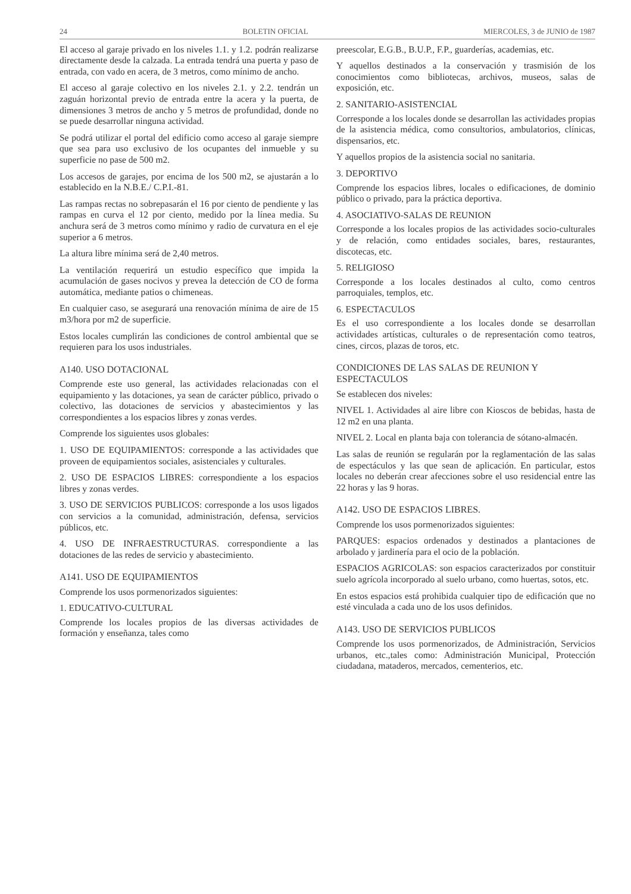24 BOLETIN OFICIAL MIERCOLES, 3 de JUNIO de 1987
El acceso al garaje privado en los niveles 1.1. y 1.2. podrán realizarse directamente desde la calzada. La entrada tendrá una puerta y paso de entrada, con vado en acera, de 3 metros, como mínimo de ancho.
El acceso al garaje colectivo en los niveles 2.1. y 2.2. tendrán un zaguán horizontal previo de entrada entre la acera y la puerta, de dimensiones 3 metros de ancho y 5 metros de profundidad, donde no se puede desarrollar ninguna actividad.
Se podrá utilizar el portal del edificio como acceso al garaje siempre que sea para uso exclusivo de los ocupantes del inmueble y su superficie no pase de 500 m2.
Los accesos de garajes, por encima de los 500 m2, se ajustarán a lo establecido en la N.B.E./ C.P.I.-81.
Las rampas rectas no sobrepasarán el 16 por ciento de pendiente y las rampas en curva el 12 por ciento, medido por la línea media. Su anchura será de 3 metros como mínimo y radio de curvatura en el eje superior a 6 metros.
La altura libre mínima será de 2,40 metros.
La ventilación requerirá un estudio específico que impida la acumulación de gases nocivos y prevea la detección de CO de forma automática, mediante patios o chimeneas.
En cualquier caso, se asegurará una renovación mínima de aire de 15 m3/hora por m2 de superficie.
Estos locales cumplirán las condiciones de control ambiental que se requieren para los usos industriales.
A140. USO DOTACIONAL
Comprende este uso general, las actividades relacionadas con el equipamiento y las dotaciones, ya sean de carácter público, privado o colectivo, las dotaciones de servicios y abastecimientos y las correspondientes a los espacios libres y zonas verdes.
Comprende los siguientes usos globales:
1. USO DE EQUIPAMIENTOS: corresponde a las actividades que proveen de equipamientos sociales, asistenciales y culturales.
2. USO DE ESPACIOS LIBRES: correspondiente a los espacios libres y zonas verdes.
3. USO DE SERVICIOS PUBLICOS: corresponde a los usos ligados con servicios a la comunidad, administración, defensa, servicios públicos, etc.
4. USO DE INFRAESTRUCTURAS. correspondiente a las dotaciones de las redes de servicio y abastecimiento.
A141. USO DE EQUIPAMIENTOS
Comprende los usos pormenorizados siguientes:
1. EDUCATIVO-CULTURAL
Comprende los locales propios de las diversas actividades de formación y enseñanza, tales como
preescolar, E.G.B., B.U.P., F.P., guarderías, academias, etc.
Y aquellos destinados a la conservación y trasmisión de los conocimientos como bibliotecas, archivos, museos, salas de exposición, etc.
2. SANITARIO-ASISTENCIAL
Corresponde a los locales donde se desarrollan las actividades propias de la asistencia médica, como consultorios, ambulatorios, clínicas, dispensarios, etc.
Y aquellos propios de la asistencia social no sanitaria.
3. DEPORTIVO
Comprende los espacios libres, locales o edificaciones, de dominio público o privado, para la práctica deportiva.
4. ASOCIATIVO-SALAS DE REUNION
Corresponde a los locales propios de las actividades socio-culturales y de relación, como entidades sociales, bares, restaurantes, discotecas, etc.
5. RELIGIOSO
Corresponde a los locales destinados al culto, como centros parroquiales, templos, etc.
6. ESPECTACULOS
Es el uso correspondiente a los locales donde se desarrollan actividades artísticas, culturales o de representación como teatros, cines, circos, plazas de toros, etc.
CONDICIONES DE LAS SALAS DE REUNION Y ESPECTACULOS
Se establecen dos niveles:
NIVEL 1. Actividades al aire libre con Kioscos de bebidas, hasta de 12 m2 en una planta.
NIVEL 2. Local en planta baja con tolerancia de sótano-almacén.
Las salas de reunión se regularán por la reglamentación de las salas de espectáculos y las que sean de aplicación. En particular, estos locales no deberán crear afecciones sobre el uso residencial entre las 22 horas y las 9 horas.
A142. USO DE ESPACIOS LIBRES.
Comprende los usos pormenorizados siguientes:
PARQUES: espacios ordenados y destinados a plantaciones de arbolado y jardinería para el ocio de la población.
ESPACIOS AGRICOLAS: son espacios caracterizados por constituir suelo agrícola incorporado al suelo urbano, como huertas, sotos, etc.
En estos espacios está prohibida cualquier tipo de edificación que no esté vinculada a cada uno de los usos definidos.
A143. USO DE SERVICIOS PUBLICOS
Comprende los usos pormenorizados, de Administración, Servicios urbanos, etc.,tales como: Administración Municipal, Protección ciudadana, mataderos, mercados, cementerios, etc.